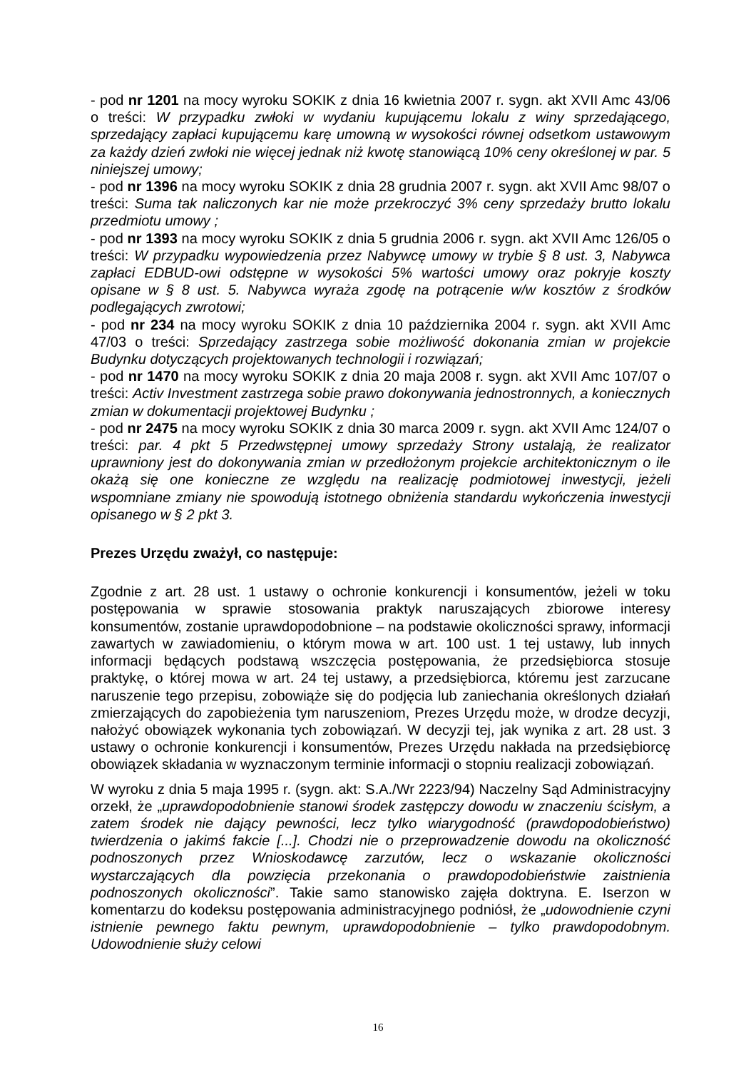- pod nr 1201 na mocy wyroku SOKIK z dnia 16 kwietnia 2007 r. sygn. akt XVII Amc 43/06 o treści: W przypadku zwłoki w wydaniu kupującemu lokalu z winy sprzedającego, sprzedający zapłaci kupującemu karę umowną w wysokości równej odsetkom ustawowym za każdy dzień zwłoki nie więcej jednak niż kwotę stanowiącą 10% ceny określonej w par. 5 niniejszej umowy;
- pod nr 1396 na mocy wyroku SOKIK z dnia 28 grudnia 2007 r. sygn. akt XVII Amc 98/07 o treści: Suma tak naliczonych kar nie może przekroczyć 3% ceny sprzedaży brutto lokalu przedmiotu umowy ;
- pod nr 1393 na mocy wyroku SOKIK z dnia 5 grudnia 2006 r. sygn. akt XVII Amc 126/05 o treści: W przypadku wypowiedzenia przez Nabywcę umowy w trybie § 8 ust. 3, Nabywca zapłaci EDBUD-owi odstępne w wysokości 5% wartości umowy oraz pokryje koszty opisane w § 8 ust. 5. Nabywca wyraża zgodę na potrącenie w/w kosztów z środków podlegających zwrotowi;
- pod nr 234 na mocy wyroku SOKIK z dnia 10 października 2004 r. sygn. akt XVII Amc 47/03 o treści: Sprzedający zastrzega sobie możliwość dokonania zmian w projekcie Budynku dotyczących projektowanych technologii i rozwiązań;
- pod nr 1470 na mocy wyroku SOKIK z dnia 20 maja 2008 r. sygn. akt XVII Amc 107/07 o treści: Activ Investment zastrzega sobie prawo dokonywania jednostronnych, a koniecznych zmian w dokumentacji projektowej Budynku ;
- pod nr 2475 na mocy wyroku SOKIK z dnia 30 marca 2009 r. sygn. akt XVII Amc 124/07 o treści: par. 4 pkt 5 Przedwstępnej umowy sprzedaży Strony ustalają, że realizator uprawniony jest do dokonywania zmian w przedłożonym projekcie architektonicznym o ile okażą się one konieczne ze względu na realizację podmiotowej inwestycji, jeżeli wspomniane zmiany nie spowodują istotnego obniżenia standardu wykończenia inwestycji opisanego w § 2 pkt 3.
Prezes Urzędu zważył, co następuje:
Zgodnie z art. 28 ust. 1 ustawy o ochronie konkurencji i konsumentów, jeżeli w toku postępowania w sprawie stosowania praktyk naruszających zbiorowe interesy konsumentów, zostanie uprawdopodobnione – na podstawie okoliczności sprawy, informacji zawartych w zawiadomieniu, o którym mowa w art. 100 ust. 1 tej ustawy, lub innych informacji będących podstawą wszczęcia postępowania, że przedsiębiorca stosuje praktykę, o której mowa w art. 24 tej ustawy, a przedsiębiorca, któremu jest zarzucane naruszenie tego przepisu, zobowiąże się do podjęcia lub zaniechania określonych działań zmierzających do zapobieżenia tym naruszeniom, Prezes Urzędu może, w drodze decyzji, nałożyć obowiązek wykonania tych zobowiązań. W decyzji tej, jak wynika z art. 28 ust. 3 ustawy o ochronie konkurencji i konsumentów, Prezes Urzędu nakłada na przedsiębiorcę obowiązek składania w wyznaczonym terminie informacji o stopniu realizacji zobowiązań.
W wyroku z dnia 5 maja 1995 r. (sygn. akt: S.A./Wr 2223/94) Naczelny Sąd Administracyjny orzekł, że „uprawdopodobnienie stanowi środek zastępczy dowodu w znaczeniu ścisłym, a zatem środek nie dający pewności, lecz tylko wiarygodność (prawdopodobieństwo) twierdzenia o jakimś fakcie [...]. Chodzi nie o przeprowadzenie dowodu na okoliczność podnoszonych przez Wnioskodawcę zarzutów, lecz o wskazanie okoliczności wystarczających dla powzięcia przekonania o prawdopodobieństwie zaistnienia podnoszonych okoliczności”. Takie samo stanowisko zajęła doktryna. E. Iserzon w komentarzu do kodeksu postępowania administracyjnego podniósł, że „udowodnienie czyni istnienie pewnego faktu pewnym, uprawdopodobnienie – tylko prawdopodobnym. Udowodnienie służy celowi
16